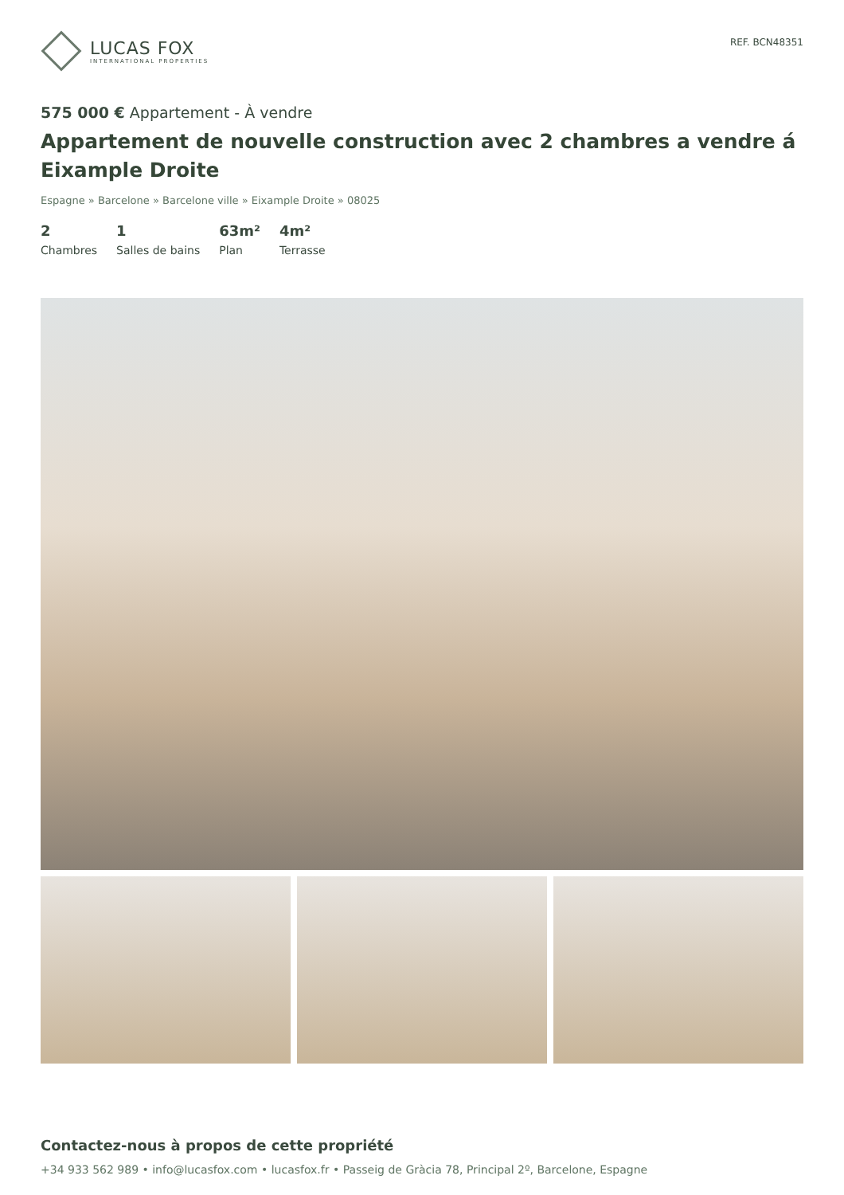LUCAS FOX
INTERNATIONAL PROPERTIES
REF. BCN48351
575 000 € Appartement - À vendre
Appartement de nouvelle construction avec 2 chambres a vendre á Eixample Droite
Espagne » Barcelone » Barcelone ville » Eixample Droite » 08025
2
Chambres
1
Salles de bains
63m²
Plan
4m²
Terrasse
Contactez-nous à propos de cette propriété
+34 933 562 989 • info@lucasfox.com • lucasfox.fr • Passeig de Gràcia 78, Principal 2º, Barcelone, Espagne